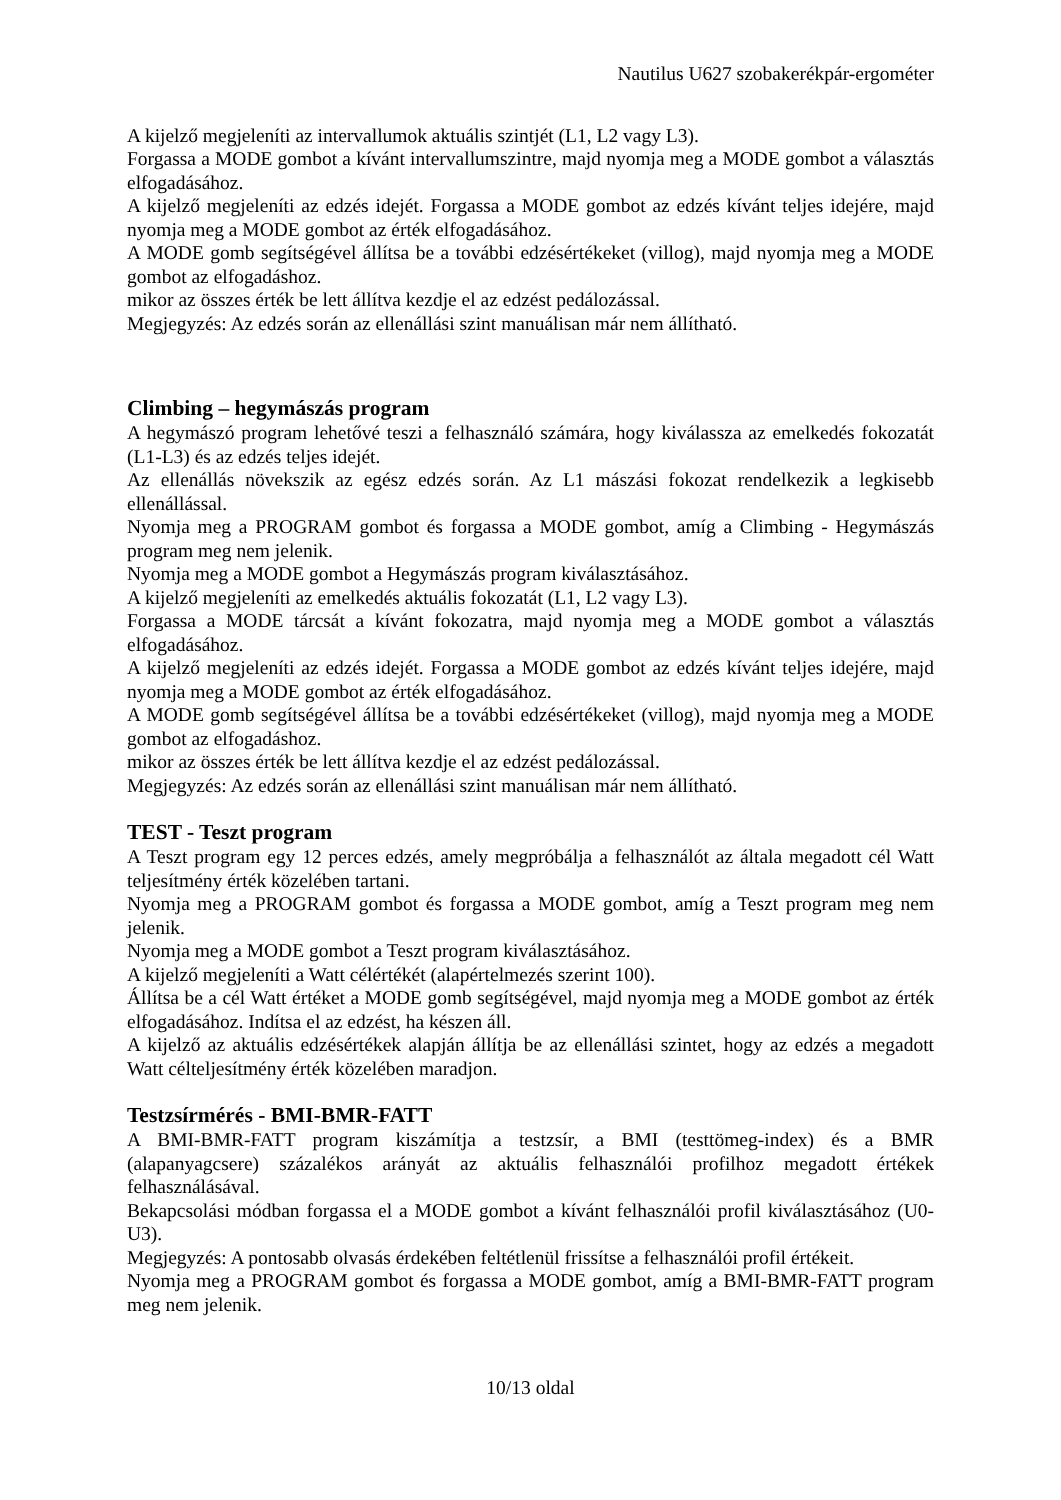Nautilus U627 szobakerékpár-ergométer
A kijelző megjeleníti az intervallumok aktuális szintjét (L1, L2 vagy L3).
Forgassa a MODE gombot a kívánt intervallumszintre, majd nyomja meg a MODE gombot a választás elfogadásához.
A kijelző megjeleníti az edzés idejét. Forgassa a MODE gombot az edzés kívánt teljes idejére, majd nyomja meg a MODE gombot az érték elfogadásához.
A MODE gomb segítségével állítsa be a további edzésértékeket (villog), majd nyomja meg a MODE gombot az elfogadáshoz.
mikor az összes érték be lett állítva kezdje el az edzést pedálozással.
Megjegyzés: Az edzés során az ellenállási szint manuálisan már nem állítható.
Climbing – hegymászás program
A hegymászó program lehetővé teszi a felhasználó számára, hogy kiválassza az emelkedés fokozatát (L1-L3) és az edzés teljes idejét.
Az ellenállás növekszik az egész edzés során. Az L1 mászási fokozat rendelkezik a legkisebb ellenállással.
Nyomja meg a PROGRAM gombot és forgassa a MODE gombot, amíg a Climbing - Hegymászás program meg nem jelenik.
Nyomja meg a MODE gombot a Hegymászás program kiválasztásához.
A kijelző megjeleníti az emelkedés aktuális fokozatát (L1, L2 vagy L3).
Forgassa a MODE tárcsát a kívánt fokozatra, majd nyomja meg a MODE gombot a választás elfogadásához.
A kijelző megjeleníti az edzés idejét. Forgassa a MODE gombot az edzés kívánt teljes idejére, majd nyomja meg a MODE gombot az érték elfogadásához.
A MODE gomb segítségével állítsa be a további edzésértékeket (villog), majd nyomja meg a MODE gombot az elfogadáshoz.
mikor az összes érték be lett állítva kezdje el az edzést pedálozással.
Megjegyzés: Az edzés során az ellenállási szint manuálisan már nem állítható.
TEST - Teszt program
A Teszt program egy 12 perces edzés, amely megpróbálja a felhasználót az általa megadott cél Watt teljesítmény érték közelében tartani.
Nyomja meg a PROGRAM gombot és forgassa a MODE gombot, amíg a Teszt program meg nem jelenik.
Nyomja meg a MODE gombot a Teszt program kiválasztásához.
A kijelző megjeleníti a Watt célértékét (alapértelmezés szerint 100).
Állítsa be a cél Watt értéket a MODE gomb segítségével, majd nyomja meg a MODE gombot az érték elfogadásához. Indítsa el az edzést, ha készen áll.
A kijelző az aktuális edzésértékek alapján állítja be az ellenállási szintet, hogy az edzés a megadott Watt célteljesítmény érték közelében maradjon.
Testzsírmérés - BMI-BMR-FATT
A BMI-BMR-FATT program kiszámítja a testzsír, a BMI (testtömeg-index) és a BMR (alapanyagcsere) százalékos arányát az aktuális felhasználói profilhoz megadott értékek felhasználásával.
Bekapcsolási módban forgassa el a MODE gombot a kívánt felhasználói profil kiválasztásához (U0-U3).
Megjegyzés: A pontosabb olvasás érdekében feltétlenül frissítse a felhasználói profil értékeit.
Nyomja meg a PROGRAM gombot és forgassa a MODE gombot, amíg a BMI-BMR-FATT program meg nem jelenik.
10/13 oldal